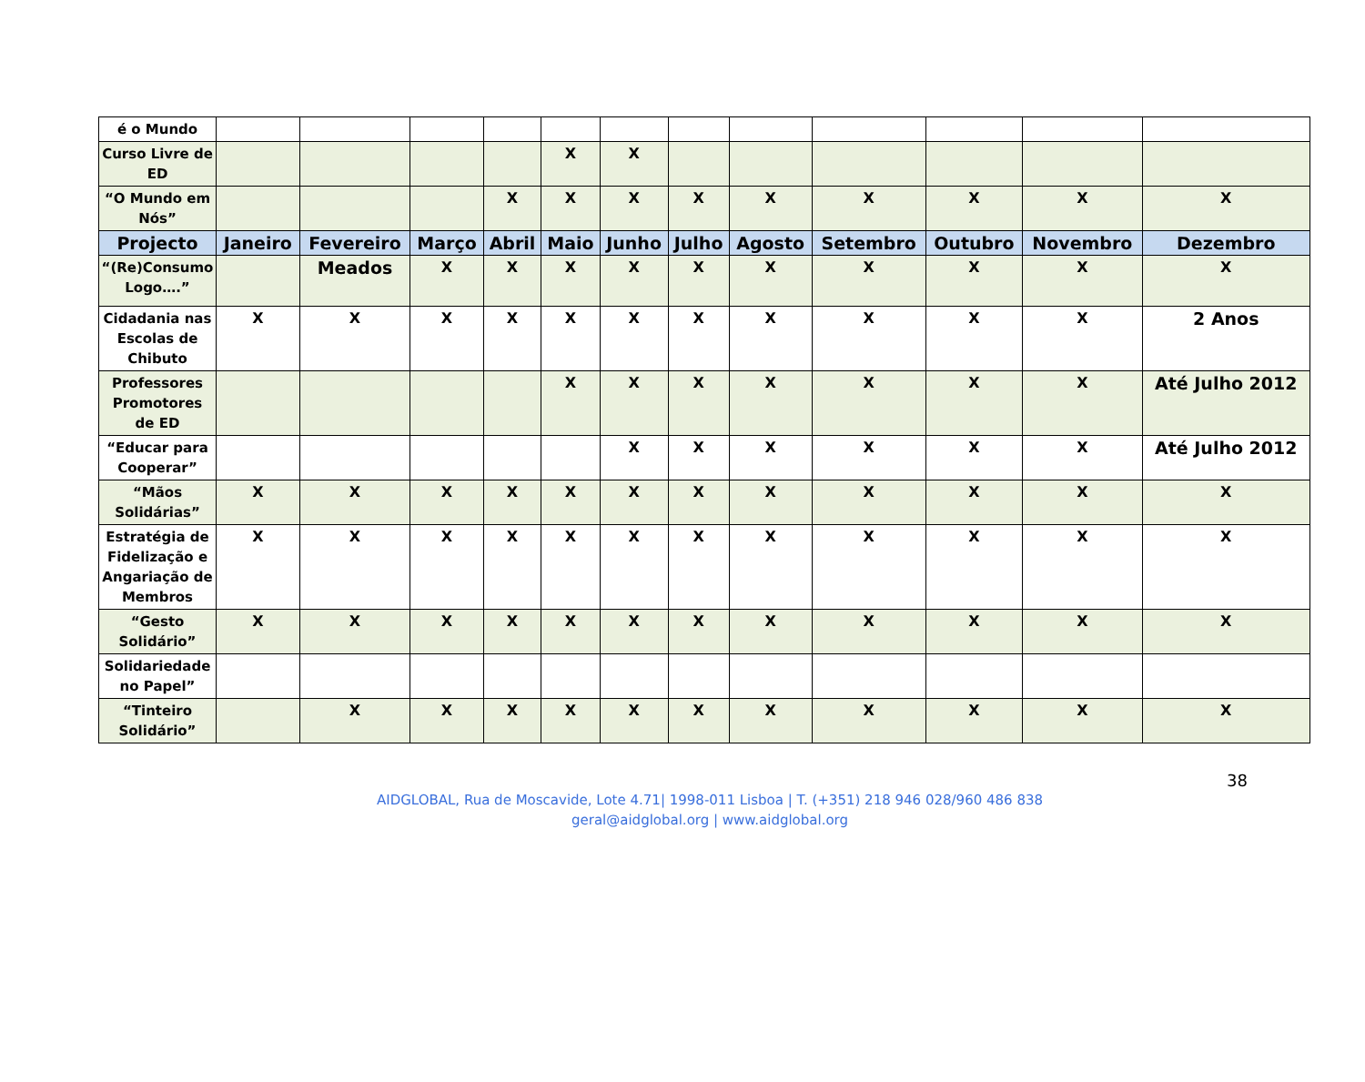| é o Mundo | | | | | | | | | | | | |
| Curso Livre de ED | | | | | X | X | | | | | | |
| “O Mundo em Nós” | | | | X | X | X | X | X | X | X | X | X |
| Projecto | Janeiro | Fevereiro | Março | Abril | Maio | Junho | Julho | Agosto | Setembro | Outubro | Novembro | Dezembro |
| “(Re)Consumo Logo….” | | Meados | X | X | X | X | X | X | X | X | X | X |
| Cidadania nas Escolas de Chibuto | X | X | X | X | X | X | X | X | X | X | X | 2 Anos |
| Professores Promotores de ED | | | | | X | X | X | X | X | X | X | Até Julho 2012 |
| “Educar para Cooperar” | | | | | | X | X | X | X | X | X | Até Julho 2012 |
| “Mãos Solidárias” | X | X | X | X | X | X | X | X | X | X | X | X |
| Estratégia de Fidelização e Angariação de Membros | X | X | X | X | X | X | X | X | X | X | X | X |
| “Gesto Solidário” | X | X | X | X | X | X | X | X | X | X | X | X |
| Solidariedade no Papel” | | | | | | | | | | | | |
| “Tinteiro Solidário” | | X | X | X | X | X | X | X | X | X | X | X |
38
AIDGLOBAL, Rua de Moscavide, Lote 4.71| 1998-011 Lisboa | T. (+351) 218 946 028/960 486 838
geral@aidglobal.org | www.aidglobal.org